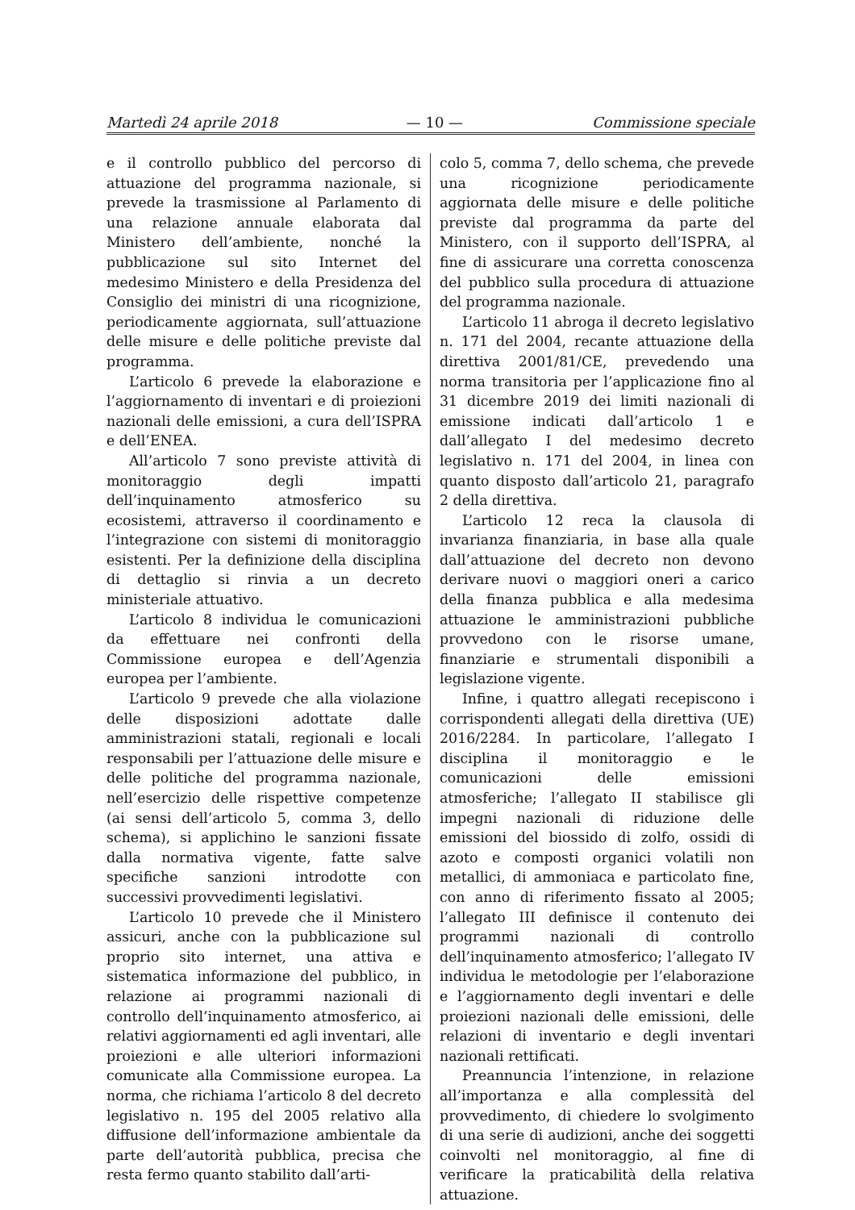Martedì 24 aprile 2018 — 10 — Commissione speciale
e il controllo pubblico del percorso di attuazione del programma nazionale, si prevede la trasmissione al Parlamento di una relazione annuale elaborata dal Ministero dell’ambiente, nonché la pubblicazione sul sito Internet del medesimo Ministero e della Presidenza del Consiglio dei ministri di una ricognizione, periodicamente aggiornata, sull’attuazione delle misure e delle politiche previste dal programma.
L’articolo 6 prevede la elaborazione e l’aggiornamento di inventari e di proiezioni nazionali delle emissioni, a cura dell’ISPRA e dell’ENEA.
All’articolo 7 sono previste attività di monitoraggio degli impatti dell’inquinamento atmosferico su ecosistemi, attraverso il coordinamento e l’integrazione con sistemi di monitoraggio esistenti. Per la definizione della disciplina di dettaglio si rinvia a un decreto ministeriale attuativo.
L’articolo 8 individua le comunicazioni da effettuare nei confronti della Commissione europea e dell’Agenzia europea per l’ambiente.
L’articolo 9 prevede che alla violazione delle disposizioni adottate dalle amministrazioni statali, regionali e locali responsabili per l’attuazione delle misure e delle politiche del programma nazionale, nell’esercizio delle rispettive competenze (ai sensi dell’articolo 5, comma 3, dello schema), si applichino le sanzioni fissate dalla normativa vigente, fatte salve specifiche sanzioni introdotte con successivi provvedimenti legislativi.
L’articolo 10 prevede che il Ministero assicuri, anche con la pubblicazione sul proprio sito internet, una attiva e sistematica informazione del pubblico, in relazione ai programmi nazionali di controllo dell’inquinamento atmosferico, ai relativi aggiornamenti ed agli inventari, alle proiezioni e alle ulteriori informazioni comunicate alla Commissione europea. La norma, che richiama l’articolo 8 del decreto legislativo n. 195 del 2005 relativo alla diffusione dell’informazione ambientale da parte dell’autorità pubblica, precisa che resta fermo quanto stabilito dall’arti-
colo 5, comma 7, dello schema, che prevede una ricognizione periodicamente aggiornata delle misure e delle politiche previste dal programma da parte del Ministero, con il supporto dell’ISPRA, al fine di assicurare una corretta conoscenza del pubblico sulla procedura di attuazione del programma nazionale.
L’articolo 11 abroga il decreto legislativo n. 171 del 2004, recante attuazione della direttiva 2001/81/CE, prevedendo una norma transitoria per l’applicazione fino al 31 dicembre 2019 dei limiti nazionali di emissione indicati dall’articolo 1 e dall’allegato I del medesimo decreto legislativo n. 171 del 2004, in linea con quanto disposto dall’articolo 21, paragrafo 2 della direttiva.
L’articolo 12 reca la clausola di invarianza finanziaria, in base alla quale dall’attuazione del decreto non devono derivare nuovi o maggiori oneri a carico della finanza pubblica e alla medesima attuazione le amministrazioni pubbliche provvedono con le risorse umane, finanziarie e strumentali disponibili a legislazione vigente.
Infine, i quattro allegati recepiscono i corrispondenti allegati della direttiva (UE) 2016/2284. In particolare, l’allegato I disciplina il monitoraggio e le comunicazioni delle emissioni atmosferiche; l’allegato II stabilisce gli impegni nazionali di riduzione delle emissioni del biossido di zolfo, ossidi di azoto e composti organici volatili non metallici, di ammoniaca e particolato fine, con anno di riferimento fissato al 2005; l’allegato III definisce il contenuto dei programmi nazionali di controllo dell’inquinamento atmosferico; l’allegato IV individua le metodologie per l’elaborazione e l’aggiornamento degli inventari e delle proiezioni nazionali delle emissioni, delle relazioni di inventario e degli inventari nazionali rettificati.
Preannuncia l’intenzione, in relazione all’importanza e alla complessità del provvedimento, di chiedere lo svolgimento di una serie di audizioni, anche dei soggetti coinvolti nel monitoraggio, al fine di verificare la praticabilità della relativa attuazione.